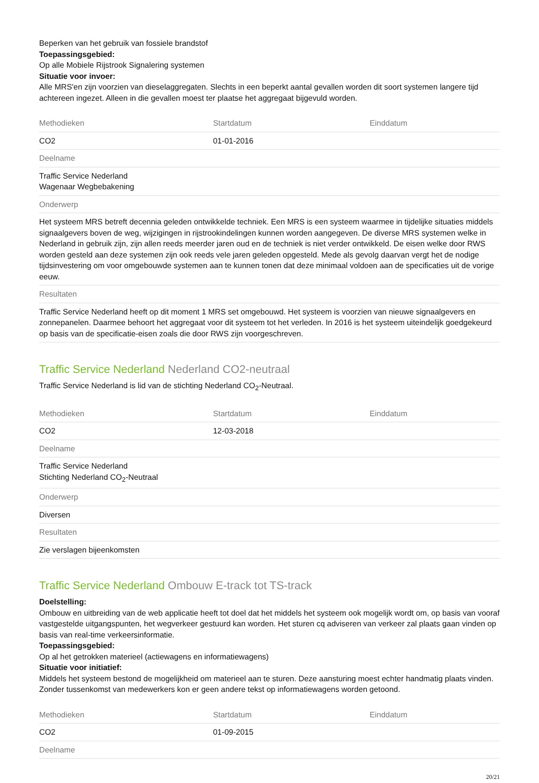Beperken van het gebruik van fossiele brandstof
Toepassingsgebied:
Op alle Mobiele Rijstrook Signalering systemen
Situatie voor invoer:
Alle MRS'en zijn voorzien van dieselaggregaten. Slechts in een beperkt aantal gevallen worden dit soort systemen langere tijd achtereen ingezet. Alleen in die gevallen moest ter plaatse het aggregaat bijgevuld worden.
| Methodieken | Startdatum | Einddatum |
| --- | --- | --- |
| CO2 | 01-01-2016 | |
| Deelname | | |
| Traffic Service Nederland Wagenaar Wegbebakening | | |
| Onderwerp | | |
| Het systeem MRS betreft decennia geleden ontwikkelde techniek. Een MRS is een systeem waarmee in tijdelijke situaties middels signaalgevers boven de weg, wijzigingen in rijstrookindelingen kunnen worden aangegeven. De diverse MRS systemen welke in Nederland in gebruik zijn, zijn allen reeds meerder jaren oud en de techniek is niet verder ontwikkeld. De eisen welke door RWS worden gesteld aan deze systemen zijn ook reeds vele jaren geleden opgesteld. Mede als gevolg daarvan vergt het de nodige tijdsinvestering om voor omgebouwde systemen aan te kunnen tonen dat deze minimaal voldoen aan de specificaties uit de vorige eeuw. | | |
| Resultaten | | |
| Traffic Service Nederland heeft op dit moment 1 MRS set omgebouwd. Het systeem is voorzien van nieuwe signaalgevers en zonnepanelen. Daarmee behoort het aggregaat voor dit systeem tot het verleden. In 2016 is het systeem uiteindelijk goedgekeurd op basis van de specificatie-eisen zoals die door RWS zijn voorgeschreven. | | |
Traffic Service Nederland Nederland CO2-neutraal
Traffic Service Nederland is lid van de stichting Nederland CO<sub>2</sub>-Neutraal.
| Methodieken | Startdatum | Einddatum |
| --- | --- | --- |
| CO2 | 12-03-2018 | |
| Deelname | | |
| Traffic Service Nederland Stichting Nederland CO<sub>2</sub>-Neutraal | | |
| Onderwerp | | |
| Diversen | | |
| Resultaten | | |
| Zie verslagen bijeenkomsten | | |
Traffic Service Nederland Ombouw E-track tot TS-track
Doelstelling:
Ombouw en uitbreiding van de web applicatie heeft tot doel dat het middels het systeem ook mogelijk wordt om, op basis van vooraf vastgestelde uitgangspunten, het wegverkeer gestuurd kan worden. Het sturen cq adviseren van verkeer zal plaats gaan vinden op basis van real-time verkeersinformatie.
Toepassingsgebied:
Op al het getrokken materieel (actiewagens en informatiewagens)
Situatie voor initiatief:
Middels het systeem bestond de mogelijkheid om materieel aan te sturen. Deze aansturing moest echter handmatig plaats vinden. Zonder tussenkomst van medewerkers kon er geen andere tekst op informatiewagens worden getoond.
| Methodieken | Startdatum | Einddatum |
| --- | --- | --- |
| CO2 | 01-09-2015 | |
| Deelname | | |
20/21